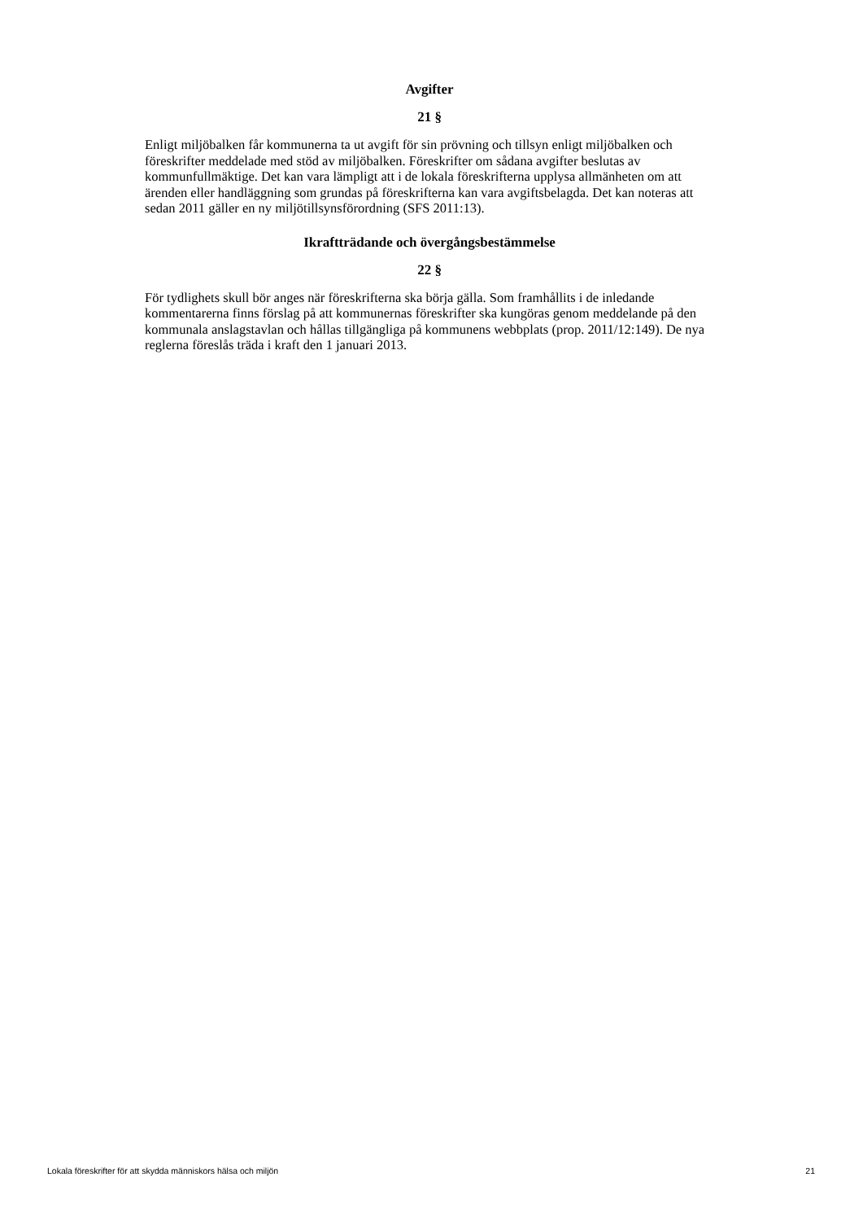Avgifter
21 §
Enligt miljöbalken får kommunerna ta ut avgift för sin prövning och tillsyn enligt miljöbalken och föreskrifter meddelade med stöd av miljöbalken. Föreskrifter om sådana avgifter beslutas av kommunfullmäktige. Det kan vara lämpligt att i de lokala föreskrifterna upplysa allmänheten om att ärenden eller handläggning som grundas på föreskrifterna kan vara avgiftsbelagda. Det kan noteras att sedan 2011 gäller en ny miljötillsynsförordning (SFS 2011:13).
Ikraftträdande och övergångsbestämmelse
22 §
För tydlighets skull bör anges när föreskrifterna ska börja gälla. Som framhållits i de inledande kommentarerna finns förslag på att kommunernas föreskrifter ska kungöras genom meddelande på den kommunala anslagstavlan och hållas tillgängliga på kommunens webbplats (prop. 2011/12:149). De nya reglerna föreslås träda i kraft den 1 januari 2013.
Lokala föreskrifter för att skydda människors hälsa och miljön 21